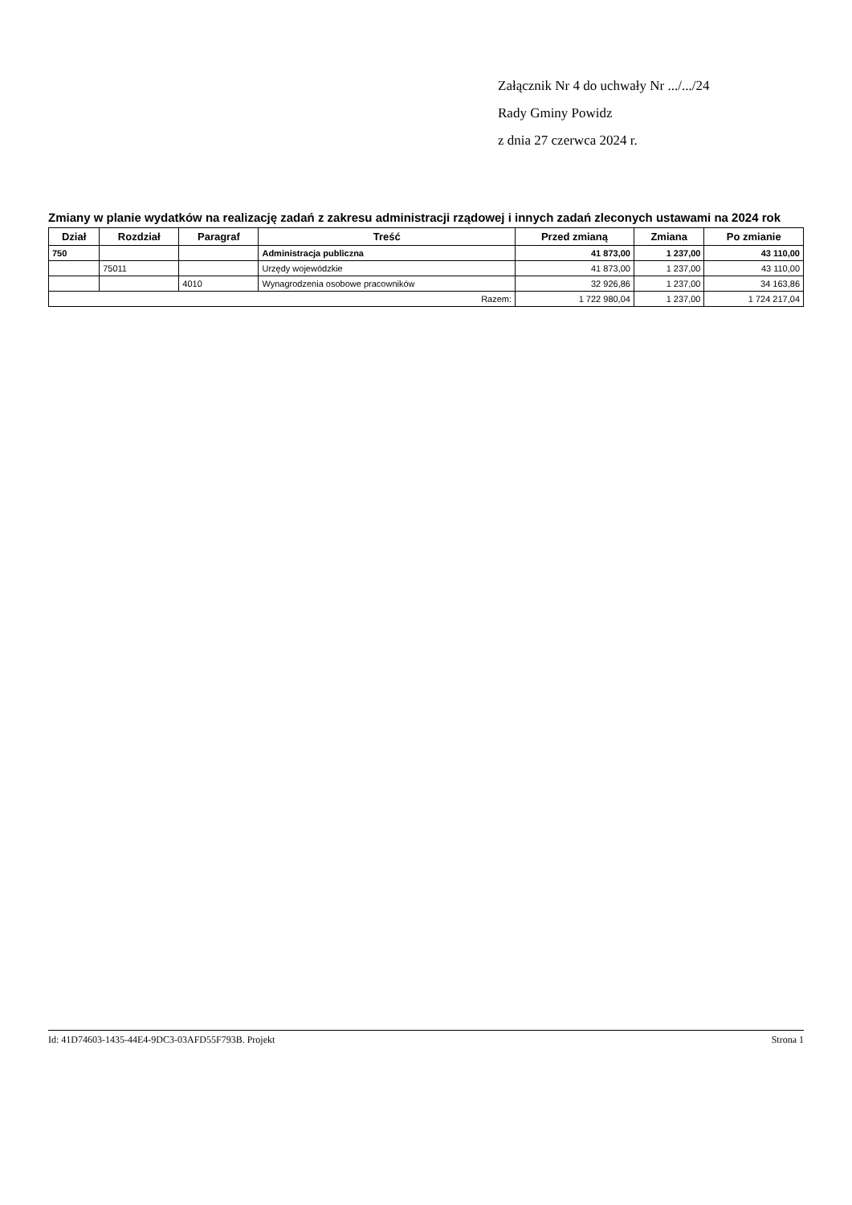Załącznik Nr 4 do uchwały Nr .../.../24
Rady Gminy Powidz
z dnia 27 czerwca 2024 r.
Zmiany w planie wydatków na realizację zadań z zakresu administracji rządowej i innych zadań zleconych ustawami na 2024 rok
| Dział | Rozdział | Paragraf | Treść | Przed zmianą | Zmiana | Po zmianie |
| --- | --- | --- | --- | --- | --- | --- |
| 750 | | | Administracja publiczna | 41 873,00 | 1 237,00 | 43 110,00 |
| | 75011 | | Urzędy wojewódzkie | 41 873,00 | 1 237,00 | 43 110,00 |
| | | 4010 | Wynagrodzenia osobowe pracowników | 32 926,86 | 1 237,00 | 34 163,86 |
| Razem: | | | | 1 722 980,04 | 1 237,00 | 1 724 217,04 |
Id: 41D74603-1435-44E4-9DC3-03AFD55F793B. Projekt Strona 1